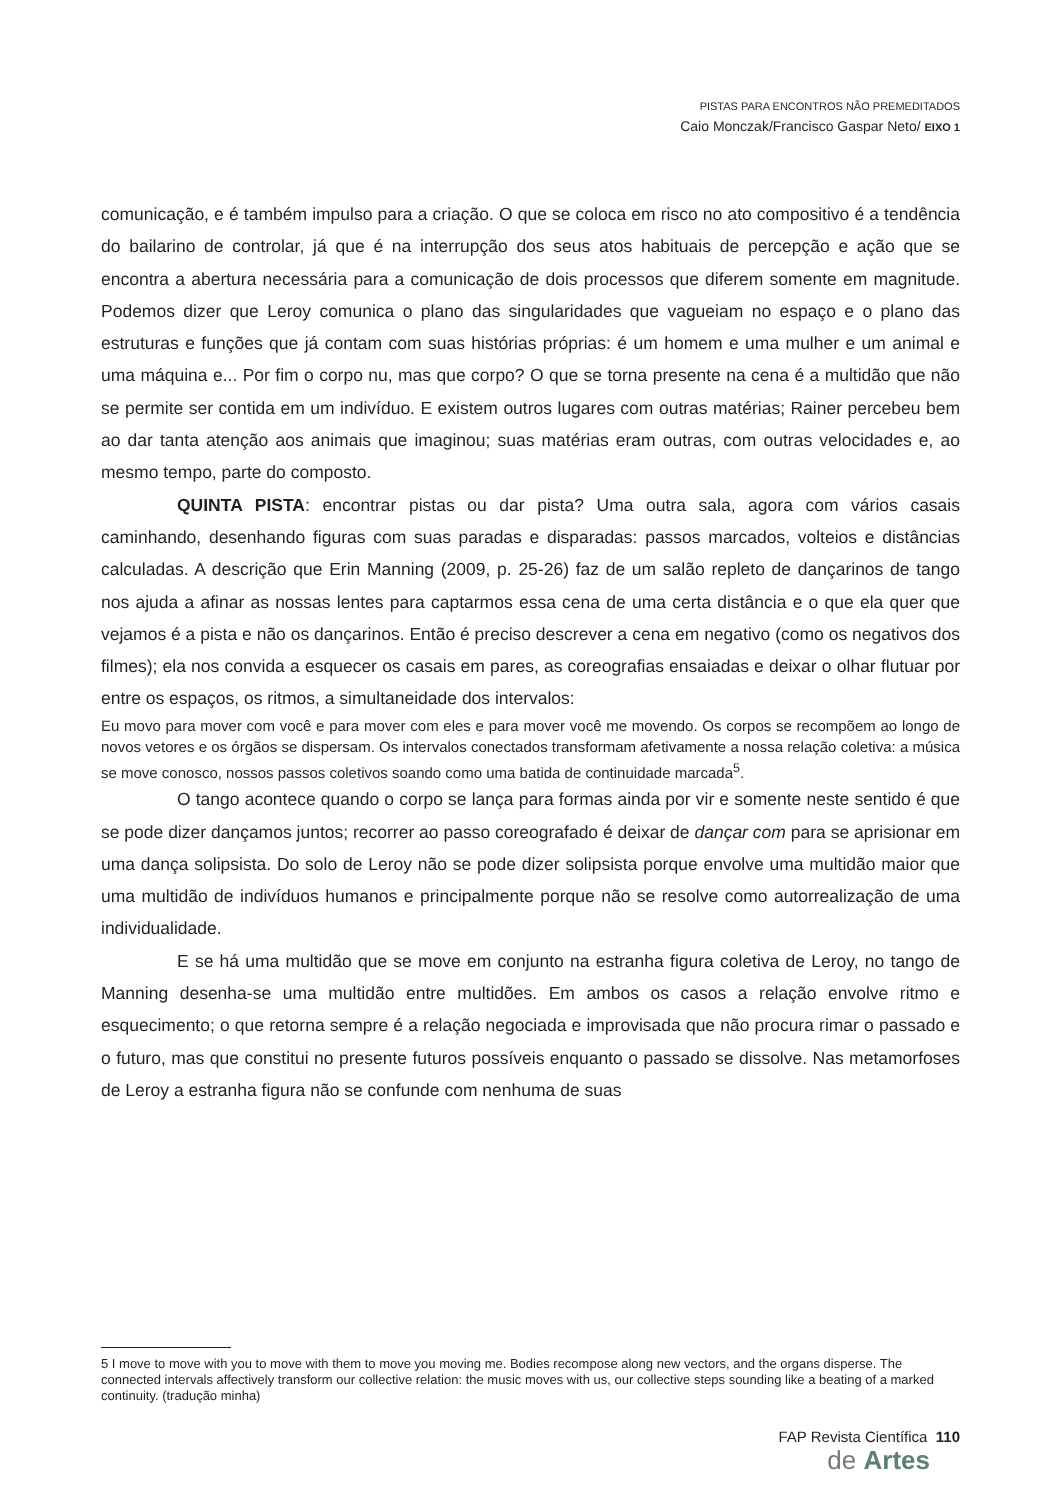PISTAS PARA ENCONTROS NÃO PREMEDITADOS
Caio Monczak/Francisco Gaspar Neto/ EIXO 1
comunicação, e é também impulso para a criação. O que se coloca em risco no ato compositivo é a tendência do bailarino de controlar, já que é na interrupção dos seus atos habituais de percepção e ação que se encontra a abertura necessária para a comunicação de dois processos que diferem somente em magnitude. Podemos dizer que Leroy comunica o plano das singularidades que vagueiam no espaço e o plano das estruturas e funções que já contam com suas histórias próprias: é um homem e uma mulher e um animal e uma máquina e... Por fim o corpo nu, mas que corpo? O que se torna presente na cena é a multidão que não se permite ser contida em um indivíduo. E existem outros lugares com outras matérias; Rainer percebeu bem ao dar tanta atenção aos animais que imaginou; suas matérias eram outras, com outras velocidades e, ao mesmo tempo, parte do composto.
QUINTA PISTA: encontrar pistas ou dar pista? Uma outra sala, agora com vários casais caminhando, desenhando figuras com suas paradas e disparadas: passos marcados, volteios e distâncias calculadas. A descrição que Erin Manning (2009, p. 25-26) faz de um salão repleto de dançarinos de tango nos ajuda a afinar as nossas lentes para captarmos essa cena de uma certa distância e o que ela quer que vejamos é a pista e não os dançarinos. Então é preciso descrever a cena em negativo (como os negativos dos filmes); ela nos convida a esquecer os casais em pares, as coreografias ensaiadas e deixar o olhar flutuar por entre os espaços, os ritmos, a simultaneidade dos intervalos:
Eu movo para mover com você e para mover com eles e para mover você me movendo. Os corpos se recompõem ao longo de novos vetores e os órgãos se dispersam. Os intervalos conectados transformam afetivamente a nossa relação coletiva: a música se move conosco, nossos passos coletivos soando como uma batida de continuidade marcada<sup>5</sup>.
O tango acontece quando o corpo se lança para formas ainda por vir e somente neste sentido é que se pode dizer dançamos juntos; recorrer ao passo coreografado é deixar de dançar com para se aprisionar em uma dança solipsista. Do solo de Leroy não se pode dizer solipsista porque envolve uma multidão maior que uma multidão de indivíduos humanos e principalmente porque não se resolve como autorrealização de uma individualidade.
E se há uma multidão que se move em conjunto na estranha figura coletiva de Leroy, no tango de Manning desenha-se uma multidão entre multidões. Em ambos os casos a relação envolve ritmo e esquecimento; o que retorna sempre é a relação negociada e improvisada que não procura rimar o passado e o futuro, mas que constitui no presente futuros possíveis enquanto o passado se dissolve. Nas metamorfoses de Leroy a estranha figura não se confunde com nenhuma de suas
5 I move to move with you to move with them to move you moving me. Bodies recompose along new vectors, and the organs disperse. The connected intervals affectively transform our collective relation: the music moves with us, our collective steps sounding like a beating of a marked continuity. (tradução minha)
FAP Revista Científica 110
de Artes